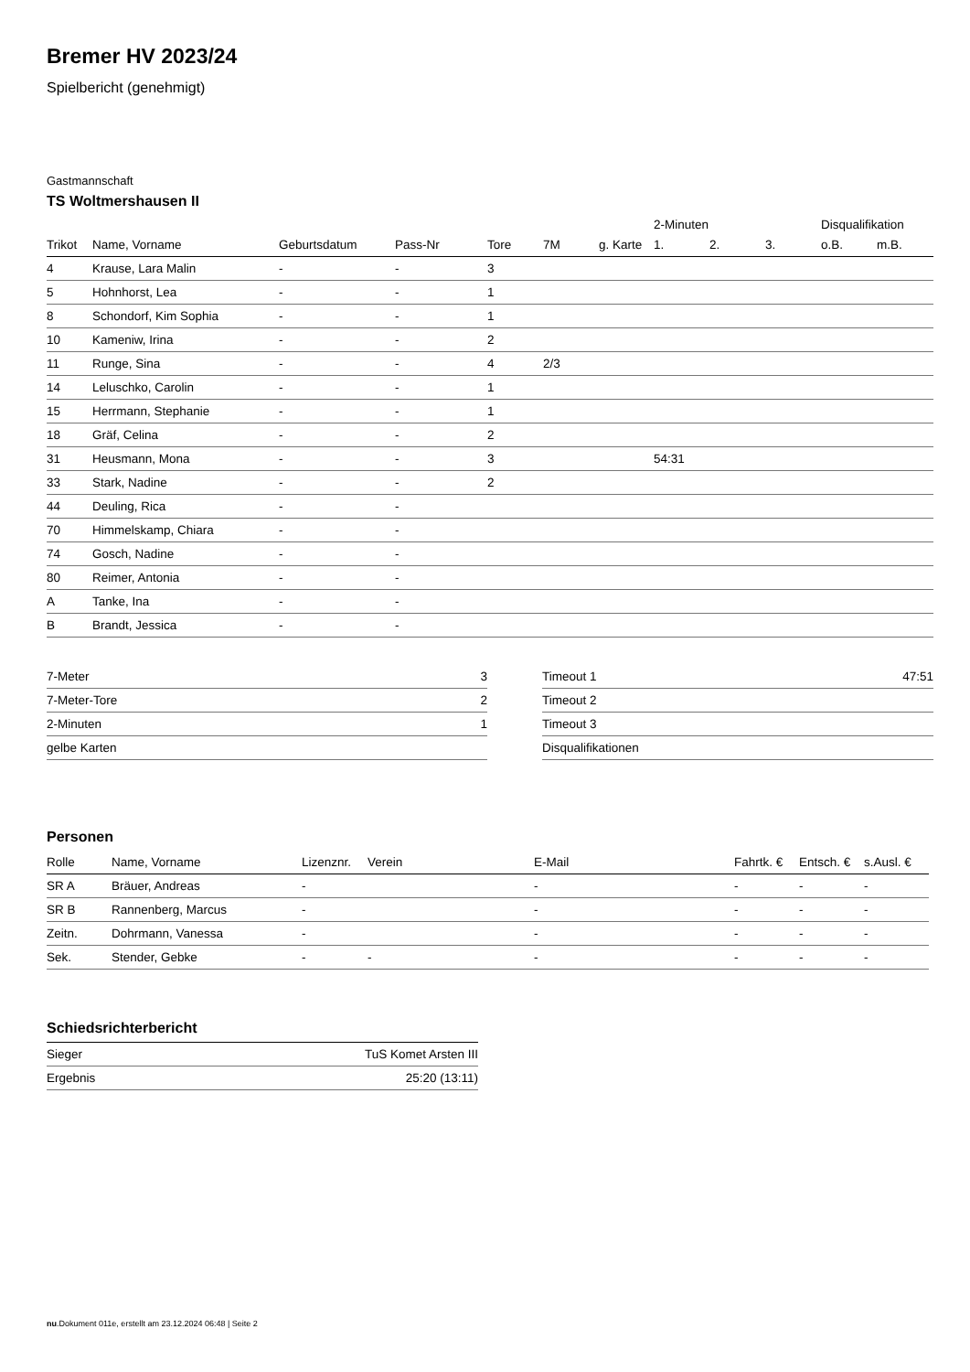Bremer HV 2023/24
Spielbericht (genehmigt)
Gastmannschaft
TS Woltmershausen II
| | | | | | | | 2-Minuten | | | Disqualifikation | |
| Trikot | Name, Vorname | Geburtsdatum | Pass-Nr | Tore | 7M | g. Karte | 1. | 2. | 3. | o.B. | m.B. |
| 4 | Krause, Lara Malin | - | - | 3 | | | | | | | |
| 5 | Hohnhorst, Lea | - | - | 1 | | | | | | | |
| 8 | Schondorf, Kim Sophia | - | - | 1 | | | | | | | |
| 10 | Kameniw, Irina | - | - | 2 | | | | | | | |
| 11 | Runge, Sina | - | - | 4 | 2/3 | | | | | | |
| 14 | Leluschko, Carolin | - | - | 1 | | | | | | | |
| 15 | Herrmann, Stephanie | - | - | 1 | | | | | | | |
| 18 | Gräf, Celina | - | - | 2 | | | | | | | |
| 31 | Heusmann, Mona | - | - | 3 | | | 54:31 | | | | |
| 33 | Stark, Nadine | - | - | 2 | | | | | | | |
| 44 | Deuling, Rica | - | - | | | | | | | | |
| 70 | Himmelskamp, Chiara | - | - | | | | | | | | |
| 74 | Gosch, Nadine | - | - | | | | | | | | |
| 80 | Reimer, Antonia | - | - | | | | | | | | |
| A | Tanke, Ina | - | - | | | | | | | | |
| B | Brandt, Jessica | - | - | | | | | | | | |
| 7-Meter | 3 |
| 7-Meter-Tore | 2 |
| 2-Minuten | 1 |
| gelbe Karten | |
| Timeout 1 | 47:51 |
| Timeout 2 | |
| Timeout 3 | |
| Disqualifikationen | |
Personen
| Rolle | Name, Vorname | Lizenznr. | Verein | E-Mail | Fahrtk. € | Entsch. € | s.Ausl. € |
| --- | --- | --- | --- | --- | --- | --- | --- |
| SR A | Bräuer, Andreas | - | | - | - | - | - |
| SR B | Rannenberg, Marcus | - | | - | - | - | - |
| Zeitn. | Dohrmann, Vanessa | - | | - | - | - | - |
| Sek. | Stender, Gebke | - | - | - | - | - | - |
Schiedsrichterbericht
| Sieger | TuS Komet Arsten III |
| Ergebnis | 25:20 (13:11) |
nu.Dokument 011e, erstellt am 23.12.2024 06:48 | Seite 2